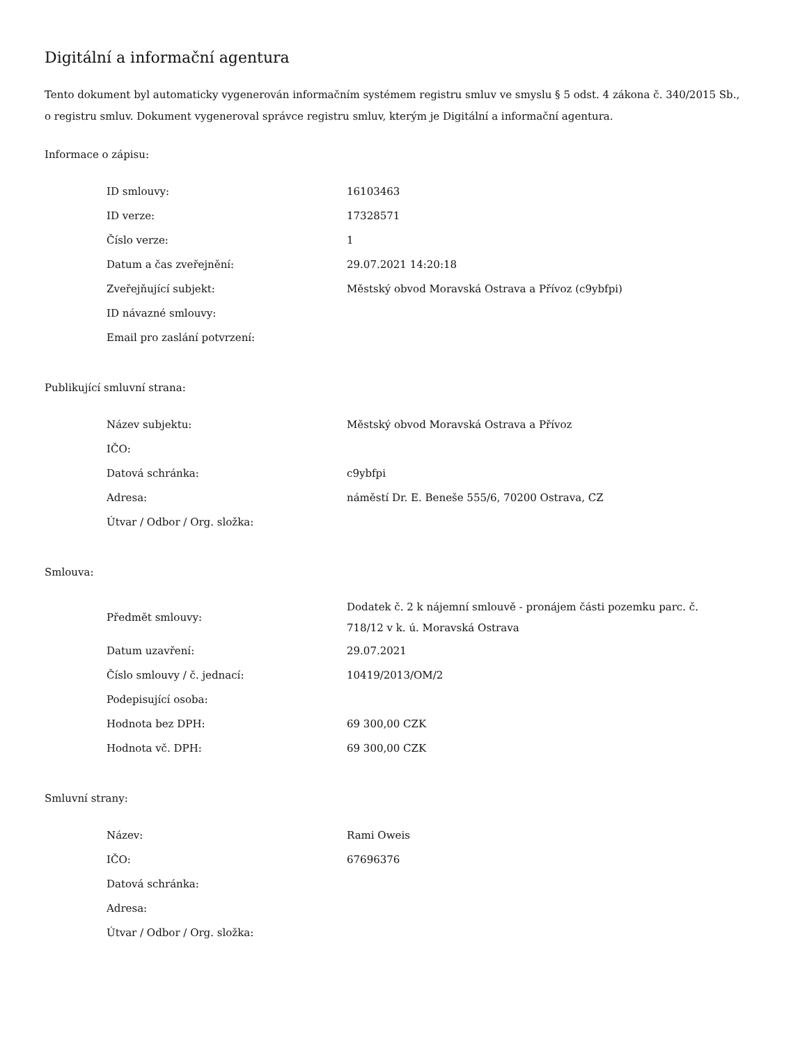Digitální a informační agentura
Tento dokument byl automaticky vygenerován informačním systémem registru smluv ve smyslu § 5 odst. 4 zákona č. 340/2015 Sb., o registru smluv. Dokument vygeneroval správce registru smluv, kterým je Digitální a informační agentura.
Informace o zápisu:
| ID smlouvy: | 16103463 |
| ID verze: | 17328571 |
| Číslo verze: | 1 |
| Datum a čas zveřejnění: | 29.07.2021 14:20:18 |
| Zveřejňující subjekt: | Městský obvod Moravská Ostrava a Přívoz (c9ybfpi) |
| ID návazné smlouvy: | |
| Email pro zaslání potvrzení: | |
Publikující smluvní strana:
| Název subjektu: | Městský obvod Moravská Ostrava a Přívoz |
| IČO: | |
| Datová schránka: | c9ybfpi |
| Adresa: | náměstí Dr. E. Beneše 555/6, 70200 Ostrava, CZ |
| Útvar / Odbor / Org. složka: | |
Smlouva:
| Předmět smlouvy: | Dodatek č. 2 k nájemní smlouvě - pronájem části pozemku parc. č. 718/12 v k. ú. Moravská Ostrava |
| Datum uzavření: | 29.07.2021 |
| Číslo smlouvy / č. jednací: | 10419/2013/OM/2 |
| Podepisující osoba: | |
| Hodnota bez DPH: | 69 300,00 CZK |
| Hodnota vč. DPH: | 69 300,00 CZK |
Smluvní strany:
| Název: | Rami Oweis |
| IČO: | 67696376 |
| Datová schránka: | |
| Adresa: | |
| Útvar / Odbor / Org. složka: | |